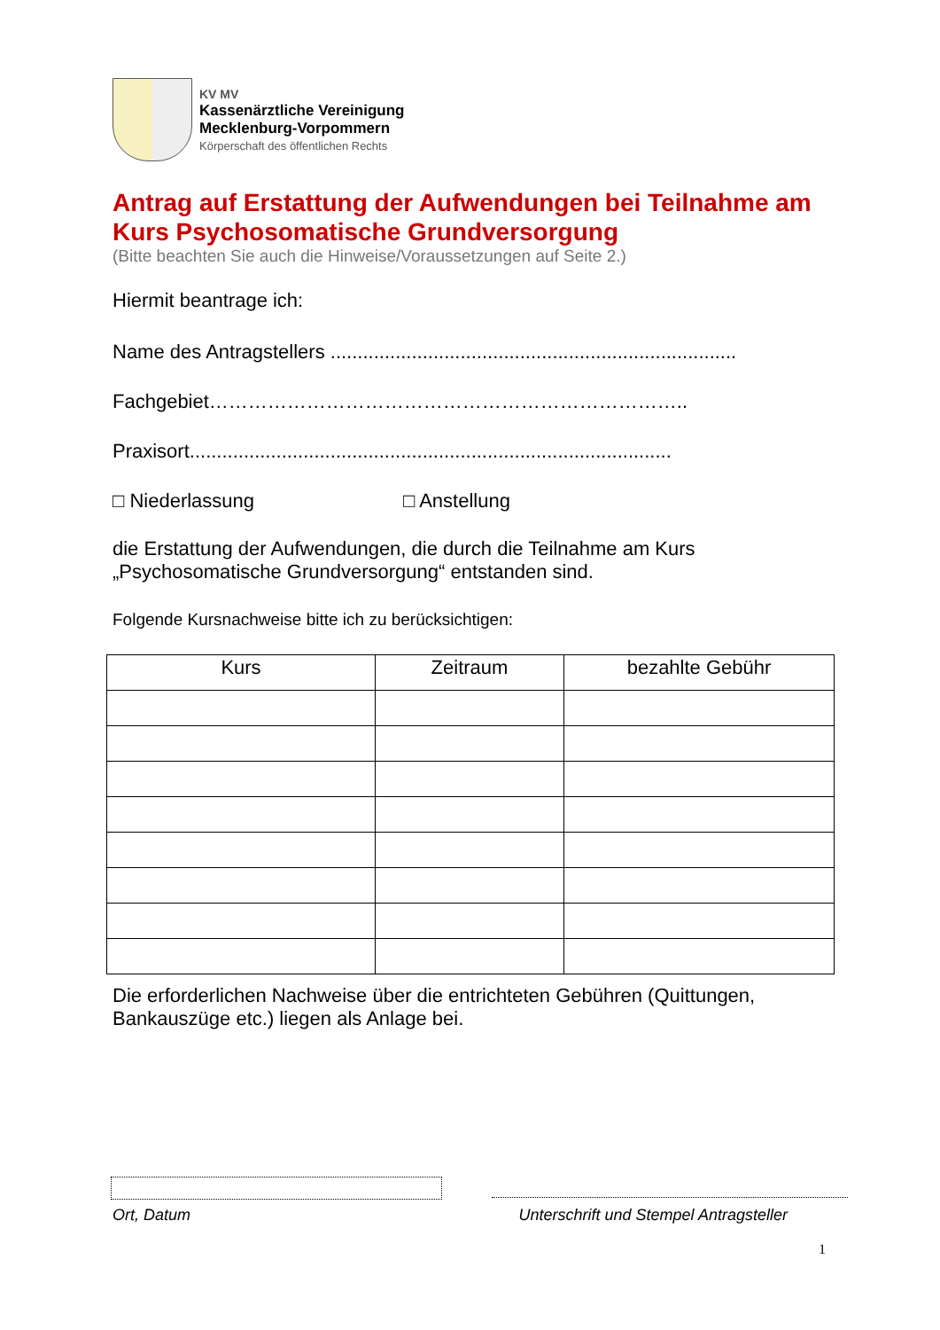KV MV
Kassenärztliche Vereinigung
Mecklenburg-Vorpommern
Körperschaft des öffentlichen Rechts
Antrag auf Erstattung der Aufwendungen bei Teilnahme am Kurs Psychosomatische Grundversorgung
(Bitte beachten Sie auch die Hinweise/Voraussetzungen auf Seite 2.)
Hiermit beantrage ich:
Name des Antragstellers ...........................................................................
Fachgebiet………………………………………………………………..
Praxisort.........................................................................................
□ Niederlassung □ Anstellung
die Erstattung der Aufwendungen, die durch die Teilnahme am Kurs „Psychosomatische Grundversorgung“ entstanden sind.
Folgende Kursnachweise bitte ich zu berücksichtigen:
| Kurs | Zeitraum | bezahlte Gebühr |
| --- | --- | --- |
Die erforderlichen Nachweise über die entrichteten Gebühren (Quittungen, Bankauszüge etc.) liegen als Anlage bei.
Ort, Datum Unterschrift und Stempel Antragsteller
1